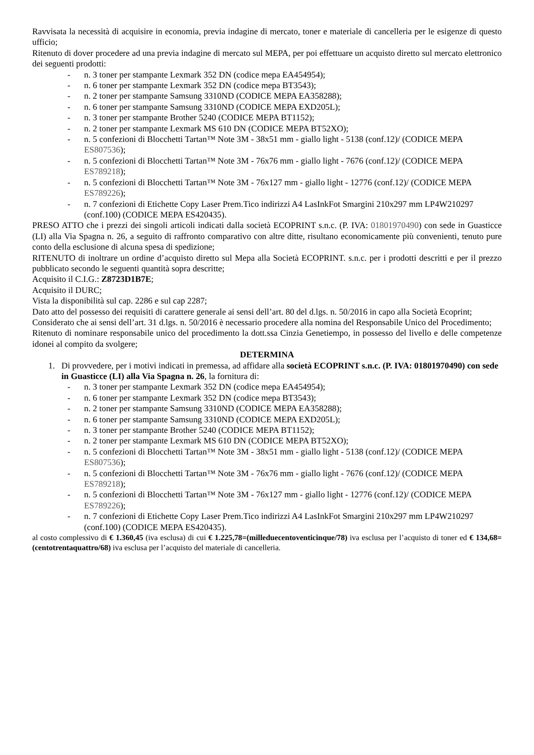Ravvisata la necessità di acquisire in economia, previa indagine di mercato, toner e materiale di cancelleria per le esigenze di questo ufficio;
Ritenuto di dover procedere ad una previa indagine di mercato sul MEPA, per poi effettuare un acquisto diretto sul mercato elettronico dei seguenti prodotti:
- n. 3 toner per stampante Lexmark 352 DN (codice mepa EA454954);
- n. 6 toner per stampante Lexmark 352 DN (codice mepa BT3543);
- n. 2 toner per stampante Samsung 3310ND (CODICE MEPA EA358288);
- n. 6 toner per stampante Samsung 3310ND (CODICE MEPA EXD205L);
- n. 3 toner per stampante Brother 5240 (CODICE MEPA BT1152);
- n. 2 toner per stampante Lexmark MS 610 DN (CODICE MEPA BT52XO);
- n. 5 confezioni di Blocchetti Tartan™ Note 3M - 38x51 mm - giallo light - 5138 (conf.12)/ (CODICE MEPA ES807536);
- n. 5 confezioni di Blocchetti Tartan™ Note 3M - 76x76 mm - giallo light - 7676 (conf.12)/ (CODICE MEPA ES789218);
- n. 5 confezioni di Blocchetti Tartan™ Note 3M - 76x127 mm - giallo light - 12776 (conf.12)/ (CODICE MEPA ES789226);
- n. 7 confezioni di Etichette Copy Laser Prem.Tico indirizzi A4 LasInkFot Smargini 210x297 mm LP4W210297 (conf.100) (CODICE MEPA ES420435).
PRESO ATTO che i prezzi dei singoli articoli indicati dalla società ECOPRINT s.n.c. (P. IVA: 01801970490) con sede in Guasticce (LI) alla Via Spagna n. 26, a seguito di raffronto comparativo con altre ditte, risultano economicamente più convenienti, tenuto pure conto della esclusione di alcuna spesa di spedizione;
RITENUTO di inoltrare un ordine d’acquisto diretto sul Mepa alla Società ECOPRINT. s.n.c. per i prodotti descritti e per il prezzo pubblicato secondo le seguenti quantità sopra descritte;
Acquisito il C.I.G.: Z8723D1B7E;
Acquisito il DURC;
Vista la disponibilità sul cap. 2286 e sul cap 2287;
Dato atto del possesso dei requisiti di carattere generale ai sensi dell’art. 80 del d.lgs. n. 50/2016 in capo alla Società Ecoprint;
Considerato che ai sensi dell’art. 31 d.lgs. n. 50/2016 è necessario procedere alla nomina del Responsabile Unico del Procedimento;
Ritenuto di nominare responsabile unico del procedimento la dott.ssa Cinzia Genetiempo, in possesso del livello e delle competenze idonei al compito da svolgere;
DETERMINA
1. Di provvedere, per i motivi indicati in premessa, ad affidare alla società ECOPRINT s.n.c. (P. IVA: 01801970490) con sede in Guasticce (LI) alla Via Spagna n. 26, la fornitura di:
- n. 3 toner per stampante Lexmark 352 DN (codice mepa EA454954);
- n. 6 toner per stampante Lexmark 352 DN (codice mepa BT3543);
- n. 2 toner per stampante Samsung 3310ND (CODICE MEPA EA358288);
- n. 6 toner per stampante Samsung 3310ND (CODICE MEPA EXD205L);
- n. 3 toner per stampante Brother 5240 (CODICE MEPA BT1152);
- n. 2 toner per stampante Lexmark MS 610 DN (CODICE MEPA BT52XO);
- n. 5 confezioni di Blocchetti Tartan™ Note 3M - 38x51 mm - giallo light - 5138 (conf.12)/ (CODICE MEPA ES807536);
- n. 5 confezioni di Blocchetti Tartan™ Note 3M - 76x76 mm - giallo light - 7676 (conf.12)/ (CODICE MEPA ES789218);
- n. 5 confezioni di Blocchetti Tartan™ Note 3M - 76x127 mm - giallo light - 12776 (conf.12)/ (CODICE MEPA ES789226);
- n. 7 confezioni di Etichette Copy Laser Prem.Tico indirizzi A4 LasInkFot Smargini 210x297 mm LP4W210297 (conf.100) (CODICE MEPA ES420435).
al costo complessivo di € 1.360,45 (iva esclusa) di cui € 1.225,78=(milleduecentoventicinque/78) iva esclusa per l’acquisto di toner ed € 134,68=(centotrentaquattro/68) iva esclusa per l’acquisto del materiale di cancelleria.